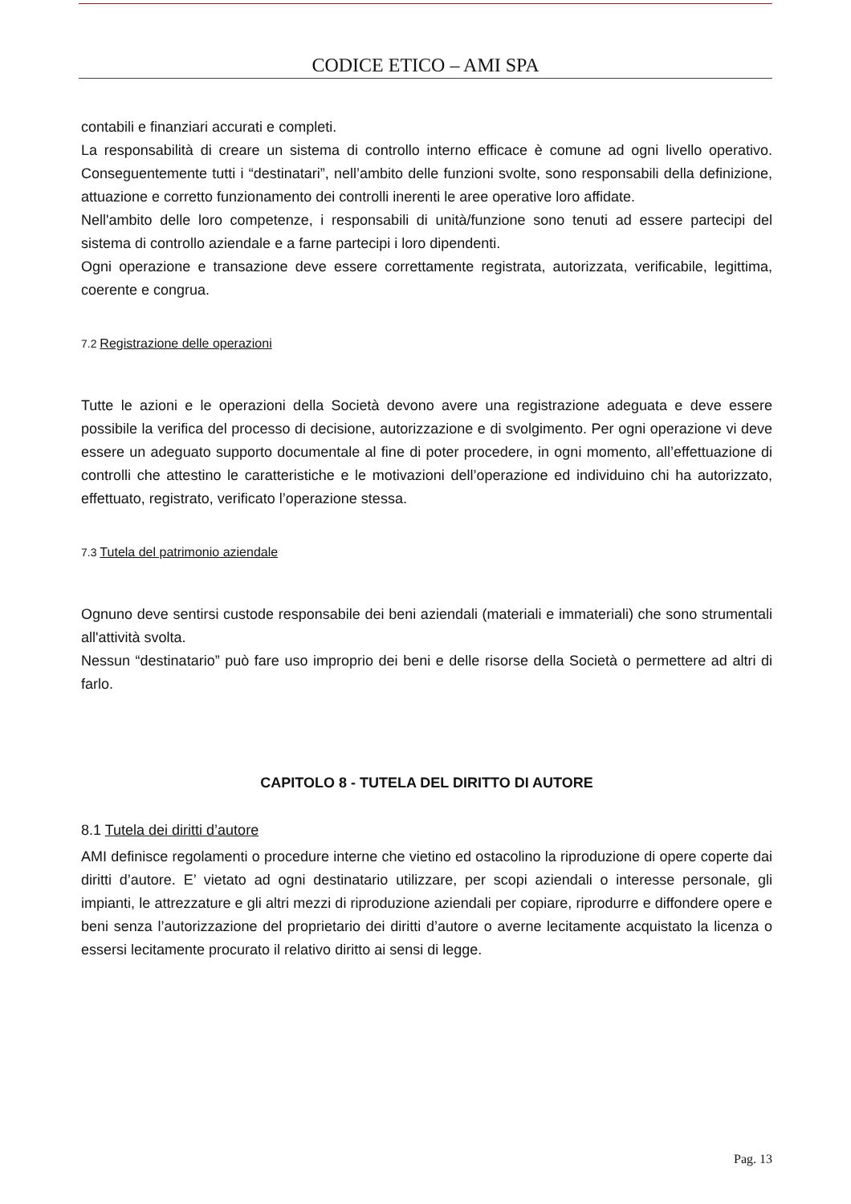CODICE ETICO – AMI SPA
contabili e finanziari accurati e completi.
La responsabilità di creare un sistema di controllo interno efficace è comune ad ogni livello operativo. Conseguentemente tutti i “destinatari”, nell’ambito delle funzioni svolte, sono responsabili della definizione, attuazione e corretto funzionamento dei controlli inerenti le aree operative loro affidate.
Nell'ambito delle loro competenze, i responsabili di unità/funzione sono tenuti ad essere partecipi del sistema di controllo aziendale e a farne partecipi i loro dipendenti.
Ogni operazione e transazione deve essere correttamente registrata, autorizzata, verificabile, legittima, coerente e congrua.
7.2 Registrazione delle operazioni
Tutte le azioni e le operazioni della Società devono avere una registrazione adeguata e deve essere possibile la verifica del processo di decisione, autorizzazione e di svolgimento. Per ogni operazione vi deve essere un adeguato supporto documentale al fine di poter procedere, in ogni momento, all’effettuazione di controlli che attestino le caratteristiche e le motivazioni dell’operazione ed individuino chi ha autorizzato, effettuato, registrato, verificato l’operazione stessa.
7.3 Tutela del patrimonio aziendale
Ognuno deve sentirsi custode responsabile dei beni aziendali (materiali e immateriali) che sono strumentali all'attività svolta.
Nessun “destinatario” può fare uso improprio dei beni e delle risorse della Società o permettere ad altri di farlo.
CAPITOLO 8 - TUTELA DEL DIRITTO DI AUTORE
8.1 Tutela dei diritti d’autore
AMI definisce regolamenti o procedure interne che vietino ed ostacolino la riproduzione di opere coperte dai diritti d’autore. E’ vietato ad ogni destinatario utilizzare, per scopi aziendali o interesse personale, gli impianti, le attrezzature e gli altri mezzi di riproduzione aziendali per copiare, riprodurre e diffondere opere e beni senza l’autorizzazione del proprietario dei diritti d’autore o averne lecitamente acquistato la licenza o essersi lecitamente procurato il relativo diritto ai sensi di legge.
Pag. 13